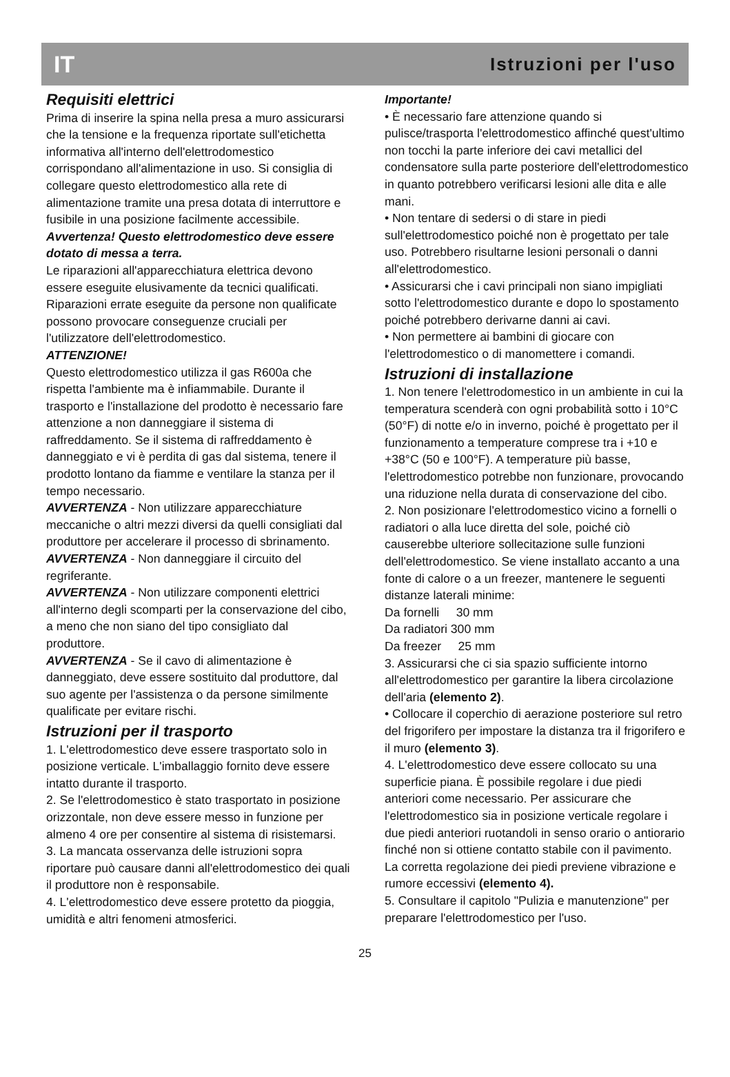IT Istruzioni per l'uso
Requisiti elettrici
Prima di inserire la spina nella presa a muro assicurarsi che la tensione e la frequenza riportate sull'etichetta informativa all'interno dell'elettrodomestico corrispondano all'alimentazione in uso. Si consiglia di collegare questo elettrodomestico alla rete di alimentazione tramite una presa dotata di interruttore e fusibile in una posizione facilmente accessibile.
Avvertenza! Questo elettrodomestico deve essere dotato di messa a terra.
Le riparazioni all'apparecchiatura elettrica devono essere eseguite elusivamente da tecnici qualificati. Riparazioni errate eseguite da persone non qualificate possono provocare conseguenze cruciali per l'utilizzatore dell'elettrodomestico.
ATTENZIONE!
Questo elettrodomestico utilizza il gas R600a che rispetta l'ambiente ma è infiammabile. Durante il trasporto e l'installazione del prodotto è necessario fare attenzione a non danneggiare il sistema di raffreddamento. Se il sistema di raffreddamento è danneggiato e vi è perdita di gas dal sistema, tenere il prodotto lontano da fiamme e ventilare la stanza per il tempo necessario.
AVVERTENZA - Non utilizzare apparecchiature meccaniche o altri mezzi diversi da quelli consigliati dal produttore per accelerare il processo di sbrinamento.
AVVERTENZA - Non danneggiare il circuito del regriferante.
AVVERTENZA - Non utilizzare componenti elettrici all'interno degli scomparti per la conservazione del cibo, a meno che non siano del tipo consigliato dal produttore.
AVVERTENZA - Se il cavo di alimentazione è danneggiato, deve essere sostituito dal produttore, dal suo agente per l'assistenza o da persone similmente qualificate per evitare rischi.
Istruzioni per il trasporto
1. L'elettrodomestico deve essere trasportato solo in posizione verticale. L'imballaggio fornito deve essere intatto durante il trasporto.
2. Se l'elettrodomestico è stato trasportato in posizione orizzontale, non deve essere messo in funzione per almeno 4 ore per consentire al sistema di risistemarsi.
3. La mancata osservanza delle istruzioni sopra riportare può causare danni all'elettrodomestico dei quali il produttore non è responsabile.
4. L'elettrodomestico deve essere protetto da pioggia, umidità e altri fenomeni atmosferici.
Importante!
• È necessario fare attenzione quando si pulisce/trasporta l'elettrodomestico affinché quest'ultimo non tocchi la parte inferiore dei cavi metallici del condensatore sulla parte posteriore dell'elettrodomestico in quanto potrebbero verificarsi lesioni alle dita e alle mani.
• Non tentare di sedersi o di stare in piedi sull'elettrodomestico poiché non è progettato per tale uso. Potrebbero risultarne lesioni personali o danni all'elettrodomestico.
• Assicurarsi che i cavi principali non siano impigliati sotto l'elettrodomestico durante e dopo lo spostamento poiché potrebbero derivarne danni ai cavi.
• Non permettere ai bambini di giocare con l'elettrodomestico o di manomettere i comandi.
Istruzioni di installazione
1. Non tenere l'elettrodomestico in un ambiente in cui la temperatura scenderà con ogni probabilità sotto i 10°C (50°F) di notte e/o in inverno, poiché è progettato per il funzionamento a temperature comprese tra i +10 e +38°C (50 e 100°F). A temperature più basse, l'elettrodomestico potrebbe non funzionare, provocando una riduzione nella durata di conservazione del cibo.
2. Non posizionare l'elettrodomestico vicino a fornelli o radiatori o alla luce diretta del sole, poiché ciò causerebbe ulteriore sollecitazione sulle funzioni dell'elettrodomestico. Se viene installato accanto a una fonte di calore o a un freezer, mantenere le seguenti distanze laterali minime:
Da fornelli 30 mm
Da radiatori 300 mm
Da freezer 25 mm
3. Assicurarsi che ci sia spazio sufficiente intorno all'elettrodomestico per garantire la libera circolazione dell'aria (elemento 2).
• Collocare il coperchio di aerazione posteriore sul retro del frigorifero per impostare la distanza tra il frigorifero e il muro (elemento 3).
4. L'elettrodomestico deve essere collocato su una superficie piana. È possibile regolare i due piedi anteriori come necessario. Per assicurare che l'elettrodomestico sia in posizione verticale regolare i due piedi anteriori ruotandoli in senso orario o antiorario finché non si ottiene contatto stabile con il pavimento. La corretta regolazione dei piedi previene vibrazione e rumore eccessivi (elemento 4).
5. Consultare il capitolo "Pulizia e manutenzione" per preparare l'elettrodomestico per l'uso.
25